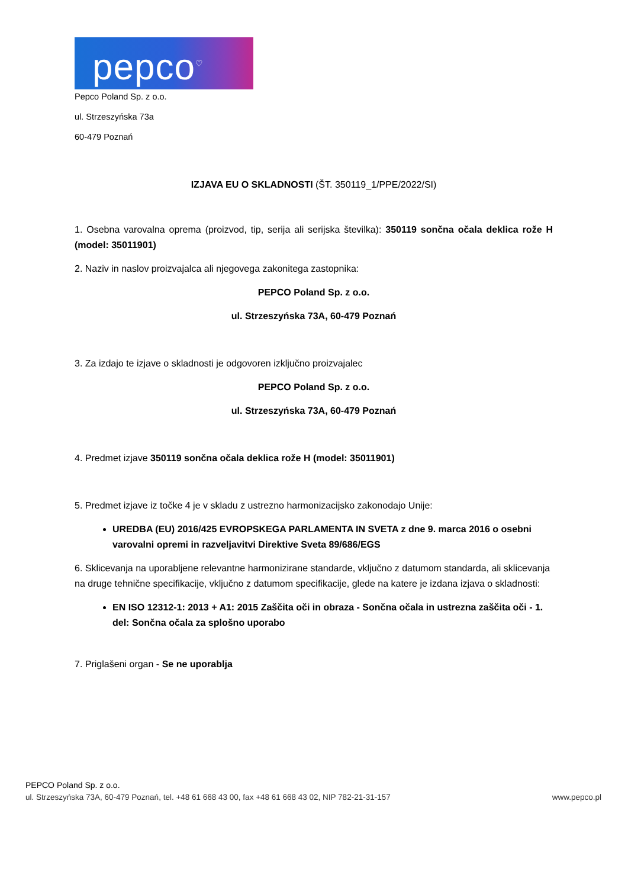pepco<sup>♡</sup>
Pepco Poland Sp. z o.o.
ul. Strzeszyńska 73a
60-479 Poznań
IZJAVA EU O SKLADNOSTI (ŠT. 350119_1/PPE/2022/SI)
1. Osebna varovalna oprema (proizvod, tip, serija ali serijska številka): 350119 sončna očala deklica rože H (model: 35011901)
2. Naziv in naslov proizvajalca ali njegovega zakonitega zastopnika:
PEPCO Poland Sp. z o.o.
ul. Strzeszyńska 73A, 60-479 Poznań
3. Za izdajo te izjave o skladnosti je odgovoren izključno proizvajalec
PEPCO Poland Sp. z o.o.
ul. Strzeszyńska 73A, 60-479 Poznań
4. Predmet izjave 350119 sončna očala deklica rože H (model: 35011901)
5. Predmet izjave iz točke 4 je v skladu z ustrezno harmonizacijsko zakonodajo Unije:
UREDBA (EU) 2016/425 EVROPSKEGA PARLAMENTA IN SVETA z dne 9. marca 2016 o osebni varovalni opremi in razveljavitvi Direktive Sveta 89/686/EGS
6. Sklicevanja na uporabljene relevantne harmonizirane standarde, vključno z datumom standarda, ali sklicevanja na druge tehnične specifikacije, vključno z datumom specifikacije, glede na katere je izdana izjava o skladnosti:
EN ISO 12312-1: 2013 + A1: 2015 Zaščita oči in obraza - Sončna očala in ustrezna zaščita oči - 1. del: Sončna očala za splošno uporabo
7. Priglašeni organ - Se ne uporablja
PEPCO Poland Sp. z o.o.
ul. Strzeszyńska 73A, 60-479 Poznań, tel. +48 61 668 43 00, fax +48 61 668 43 02, NIP 782-21-31-157 www.pepco.pl